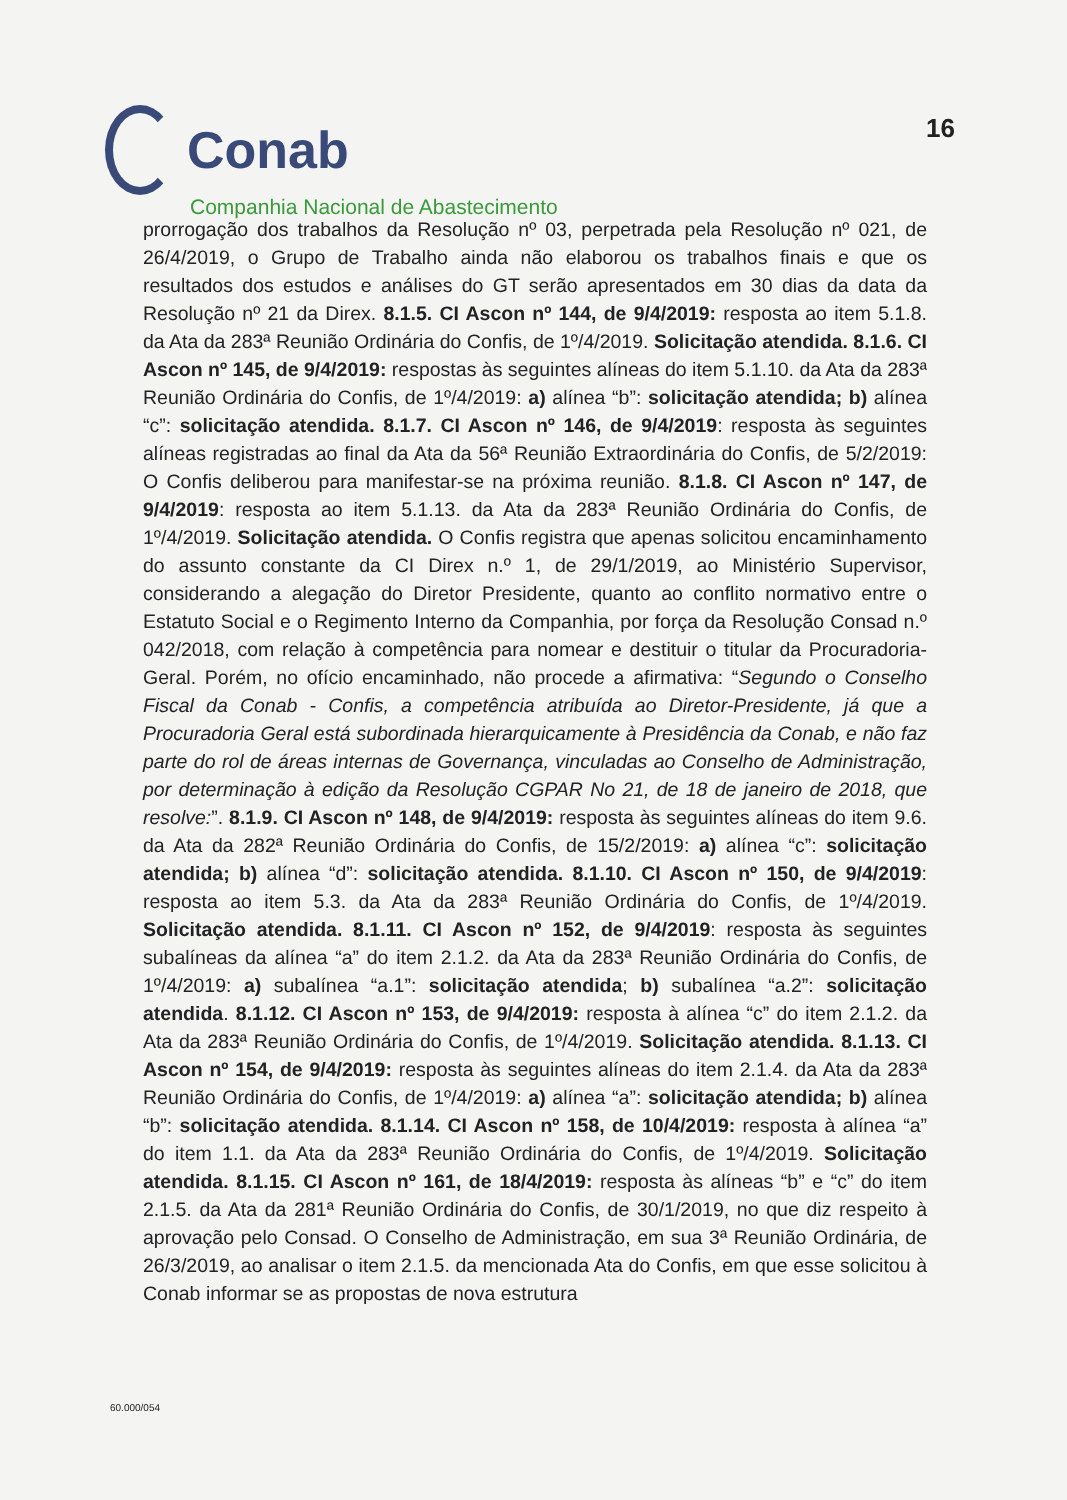16
Conab
Companhia Nacional de Abastecimento
prorrogação dos trabalhos da Resolução nº 03, perpetrada pela Resolução nº 021, de 26/4/2019, o Grupo de Trabalho ainda não elaborou os trabalhos finais e que os resultados dos estudos e análises do GT serão apresentados em 30 dias da data da Resolução nº 21 da Direx. 8.1.5. CI Ascon nº 144, de 9/4/2019: resposta ao item 5.1.8. da Ata da 283ª Reunião Ordinária do Confis, de 1º/4/2019. Solicitação atendida. 8.1.6. CI Ascon nº 145, de 9/4/2019: respostas às seguintes alíneas do item 5.1.10. da Ata da 283ª Reunião Ordinária do Confis, de 1º/4/2019: a) alínea “b”: solicitação atendida; b) alínea “c”: solicitação atendida. 8.1.7. CI Ascon nº 146, de 9/4/2019: resposta às seguintes alíneas registradas ao final da Ata da 56ª Reunião Extraordinária do Confis, de 5/2/2019: O Confis deliberou para manifestar-se na próxima reunião. 8.1.8. CI Ascon nº 147, de 9/4/2019: resposta ao item 5.1.13. da Ata da 283ª Reunião Ordinária do Confis, de 1º/4/2019. Solicitação atendida. O Confis registra que apenas solicitou encaminhamento do assunto constante da CI Direx n.º 1, de 29/1/2019, ao Ministério Supervisor, considerando a alegação do Diretor Presidente, quanto ao conflito normativo entre o Estatuto Social e o Regimento Interno da Companhia, por força da Resolução Consad n.º 042/2018, com relação à competência para nomear e destituir o titular da Procuradoria-Geral. Porém, no ofício encaminhado, não procede a afirmativa: “Segundo o Conselho Fiscal da Conab - Confis, a competência atribuída ao Diretor-Presidente, já que a Procuradoria Geral está subordinada hierarquicamente à Presidência da Conab, e não faz parte do rol de áreas internas de Governança, vinculadas ao Conselho de Administração, por determinação à edição da Resolução CGPAR No 21, de 18 de janeiro de 2018, que resolve:”. 8.1.9. CI Ascon nº 148, de 9/4/2019: resposta às seguintes alíneas do item 9.6. da Ata da 282ª Reunião Ordinária do Confis, de 15/2/2019: a) alínea “c”: solicitação atendida; b) alínea “d”: solicitação atendida. 8.1.10. CI Ascon nº 150, de 9/4/2019: resposta ao item 5.3. da Ata da 283ª Reunião Ordinária do Confis, de 1º/4/2019. Solicitação atendida. 8.1.11. CI Ascon nº 152, de 9/4/2019: resposta às seguintes subalíneas da alínea “a” do item 2.1.2. da Ata da 283ª Reunião Ordinária do Confis, de 1º/4/2019: a) subalínea “a.1”: solicitação atendida; b) subalínea “a.2”: solicitação atendida. 8.1.12. CI Ascon nº 153, de 9/4/2019: resposta à alínea “c” do item 2.1.2. da Ata da 283ª Reunião Ordinária do Confis, de 1º/4/2019. Solicitação atendida. 8.1.13. CI Ascon nº 154, de 9/4/2019: resposta às seguintes alíneas do item 2.1.4. da Ata da 283ª Reunião Ordinária do Confis, de 1º/4/2019: a) alínea “a”: solicitação atendida; b) alínea “b”: solicitação atendida. 8.1.14. CI Ascon nº 158, de 10/4/2019: resposta à alínea “a” do item 1.1. da Ata da 283ª Reunião Ordinária do Confis, de 1º/4/2019. Solicitação atendida. 8.1.15. CI Ascon nº 161, de 18/4/2019: resposta às alíneas “b” e “c” do item 2.1.5. da Ata da 281ª Reunião Ordinária do Confis, de 30/1/2019, no que diz respeito à aprovação pelo Consad. O Conselho de Administração, em sua 3ª Reunião Ordinária, de 26/3/2019, ao analisar o item 2.1.5. da mencionada Ata do Confis, em que esse solicitou à Conab informar se as propostas de nova estrutura
60.000/054